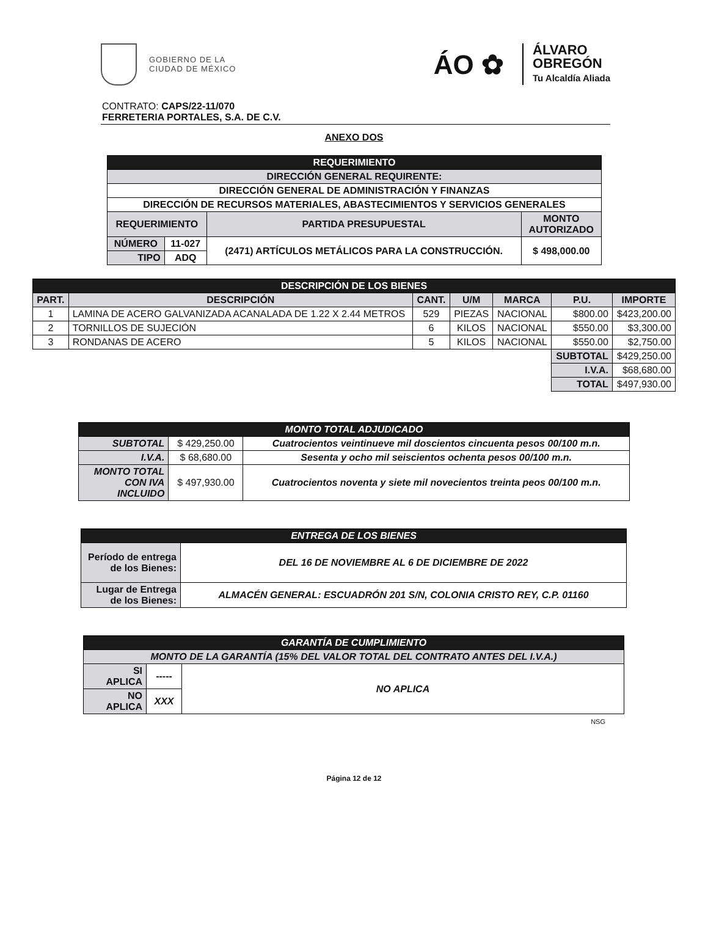GOBIERNO DE LA
CIUDAD DE MÉXICO
ÁO ✿
ÁLVARO
OBREGÓN
Tu Alcaldía Aliada
CONTRATO: CAPS/22-11/070
FERRETERIA PORTALES, S.A. DE C.V.
ANEXO DOS
| REQUERIMIENTO | | | |
| DIRECCIÓN GENERAL REQUIRENTE: | | | |
| DIRECCIÓN GENERAL DE ADMINISTRACIÓN Y FINANZAS | | | |
| DIRECCIÓN DE RECURSOS MATERIALES, ABASTECIMIENTOS Y SERVICIOS GENERALES | | | |
| REQUERIMIENTO | | PARTIDA PRESUPUESTAL | MONTO AUTORIZADO |
| NÚMERO | 11-027 | (2471) ARTÍCULOS METÁLICOS PARA LA CONSTRUCCIÓN. | $ 498,000.00 |
| TIPO | ADQ | | |
| DESCRIPCIÓN DE LOS BIENES | | | | | | |
| PART. | DESCRIPCIÓN | CANT. | U/M | MARCA | P.U. | IMPORTE |
| 1 | LAMINA DE ACERO GALVANIZADA ACANALADA DE 1.22 X 2.44 METROS | 529 | PIEZAS | NACIONAL | $800.00 | $423,200.00 |
| 2 | TORNILLOS DE SUJECIÓN | 6 | KILOS | NACIONAL | $550.00 | $3,300.00 |
| 3 | RONDANAS DE ACERO | 5 | KILOS | NACIONAL | $550.00 | $2,750.00 |
| | | | | | SUBTOTAL | $429,250.00 |
| | | | | | I.V.A. | $68,680.00 |
| | | | | | TOTAL | $497,930.00 |
| MONTO TOTAL ADJUDICADO | | |
| SUBTOTAL | $ 429,250.00 | Cuatrocientos veintinueve mil doscientos cincuenta pesos 00/100 m.n. |
| I.V.A. | $ 68,680.00 | Sesenta y ocho mil seiscientos ochenta pesos 00/100 m.n. |
| MONTO TOTAL CON IVA INCLUIDO | $ 497,930.00 | Cuatrocientos noventa y siete mil novecientos treinta peos 00/100 m.n. |
| ENTREGA DE LOS BIENES | |
| Período de entrega de los Bienes: | DEL 16 DE NOVIEMBRE AL 6 DE DICIEMBRE DE 2022 |
| Lugar de Entrega de los Bienes: | ALMACÉN GENERAL: ESCUADRÓN 201 S/N, COLONIA CRISTO REY, C.P. 01160 |
| GARANTÍA DE CUMPLIMIENTO | | |
| MONTO DE LA GARANTÍA (15% DEL VALOR TOTAL DEL CONTRATO ANTES DEL I.V.A.) | | |
| SI APLICA | ----- | NO APLICA |
| NO APLICA | XXX | |
NSG
Página 12 de 12